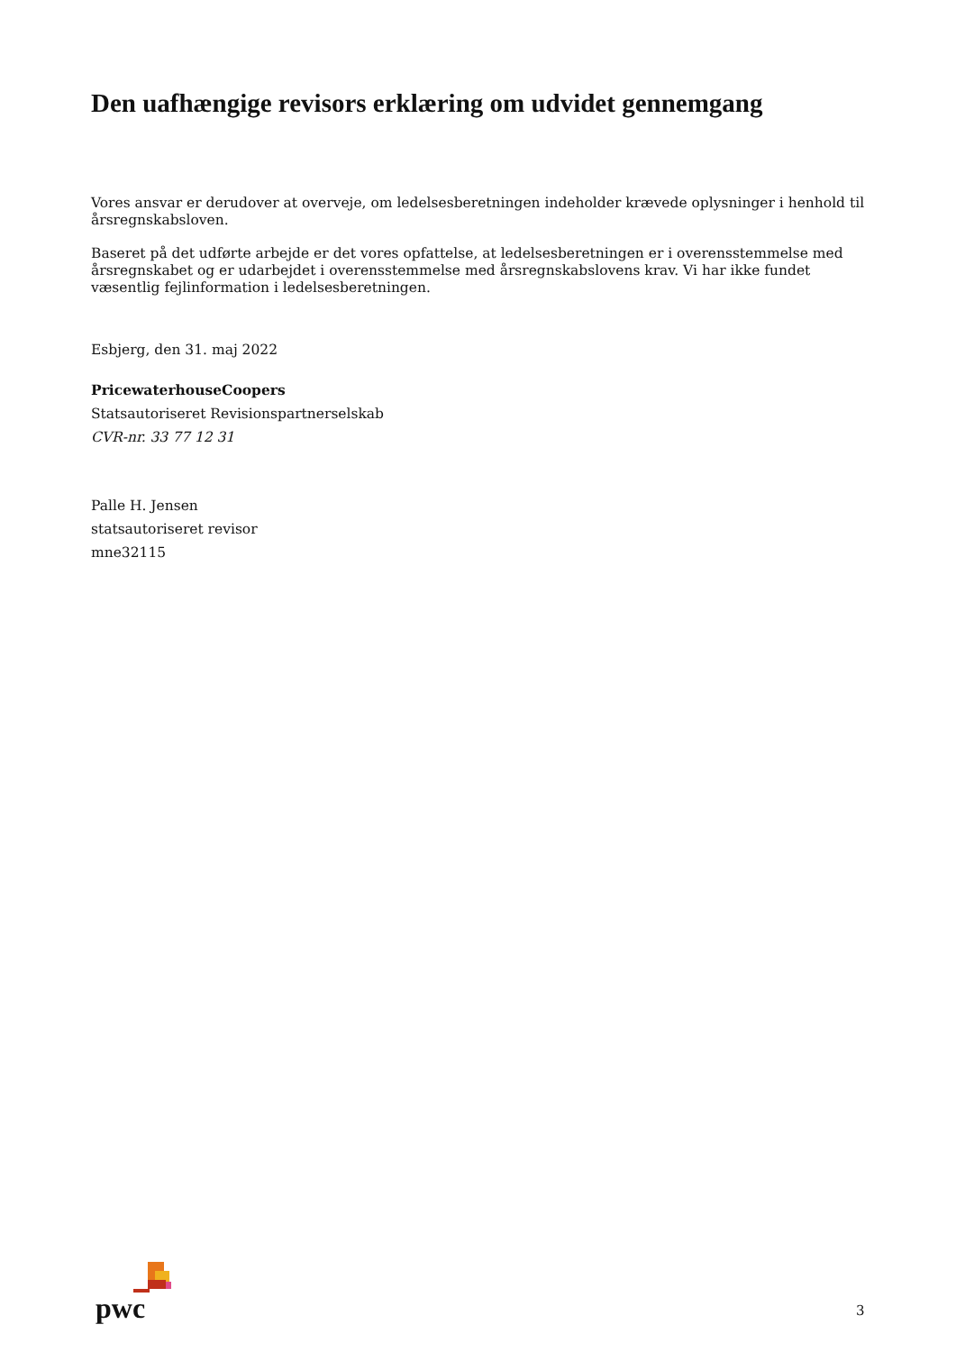Den uafhængige revisors erklæring om udvidet gennemgang
Vores ansvar er derudover at overveje, om ledelsesberetningen indeholder krævede oplysninger i henhold til årsregnskabsloven.
Baseret på det udførte arbejde er det vores opfattelse, at ledelsesberetningen er i overensstemmelse med årsregnskabet og er udarbejdet i overensstemmelse med årsregnskabslovens krav. Vi har ikke fundet væsentlig fejlinformation i ledelsesberetningen.
Esbjerg, den 31. maj 2022
PricewaterhouseCoopers
Statsautoriseret Revisionspartnerselskab
CVR-nr. 33 77 12 31
Palle H. Jensen
statsautoriseret revisor
mne32115
pwc
3